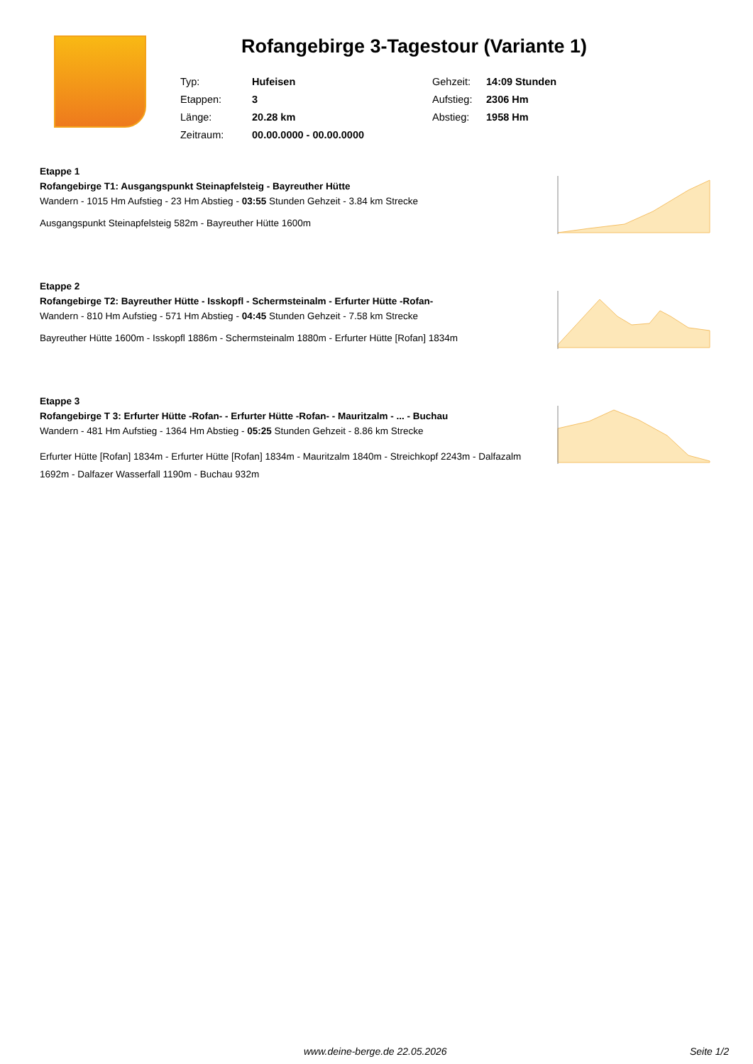Rofangebirge 3-Tagestour (Variante 1)
| Typ: | Hufeisen | Gehzeit: | 14:09 Stunden |
| Etappen: | 3 | Aufstieg: | 2306 Hm |
| Länge: | 20.28 km | Abstieg: | 1958 Hm |
| Zeitraum: | 00.00.0000 - 00.00.0000 | | |
Etappe 1
Rofangebirge T1: Ausgangspunkt Steinapfelsteig - Bayreuther Hütte
Wandern - 1015 Hm Aufstieg - 23 Hm Abstieg - 03:55 Stunden Gehzeit - 3.84 km Strecke
Ausgangspunkt Steinapfelsteig 582m - Bayreuther Hütte 1600m
Etappe 2
Rofangebirge T2: Bayreuther Hütte - Isskopfl - Schermsteinalm - Erfurter Hütte -Rofan-
Wandern - 810 Hm Aufstieg - 571 Hm Abstieg - 04:45 Stunden Gehzeit - 7.58 km Strecke
Bayreuther Hütte 1600m - Isskopfl 1886m - Schermsteinalm 1880m - Erfurter Hütte [Rofan] 1834m
Etappe 3
Rofangebirge T 3: Erfurter Hütte -Rofan- - Erfurter Hütte -Rofan- - Mauritzalm - ... - Buchau
Wandern - 481 Hm Aufstieg - 1364 Hm Abstieg - 05:25 Stunden Gehzeit - 8.86 km Strecke
Erfurter Hütte [Rofan] 1834m - Erfurter Hütte [Rofan] 1834m - Mauritzalm 1840m - Streichkopf 2243m - Dalfazalm 1692m - Dalfazer Wasserfall 1190m - Buchau 932m
www.deine-berge.de 22.05.2026 Seite 1/2